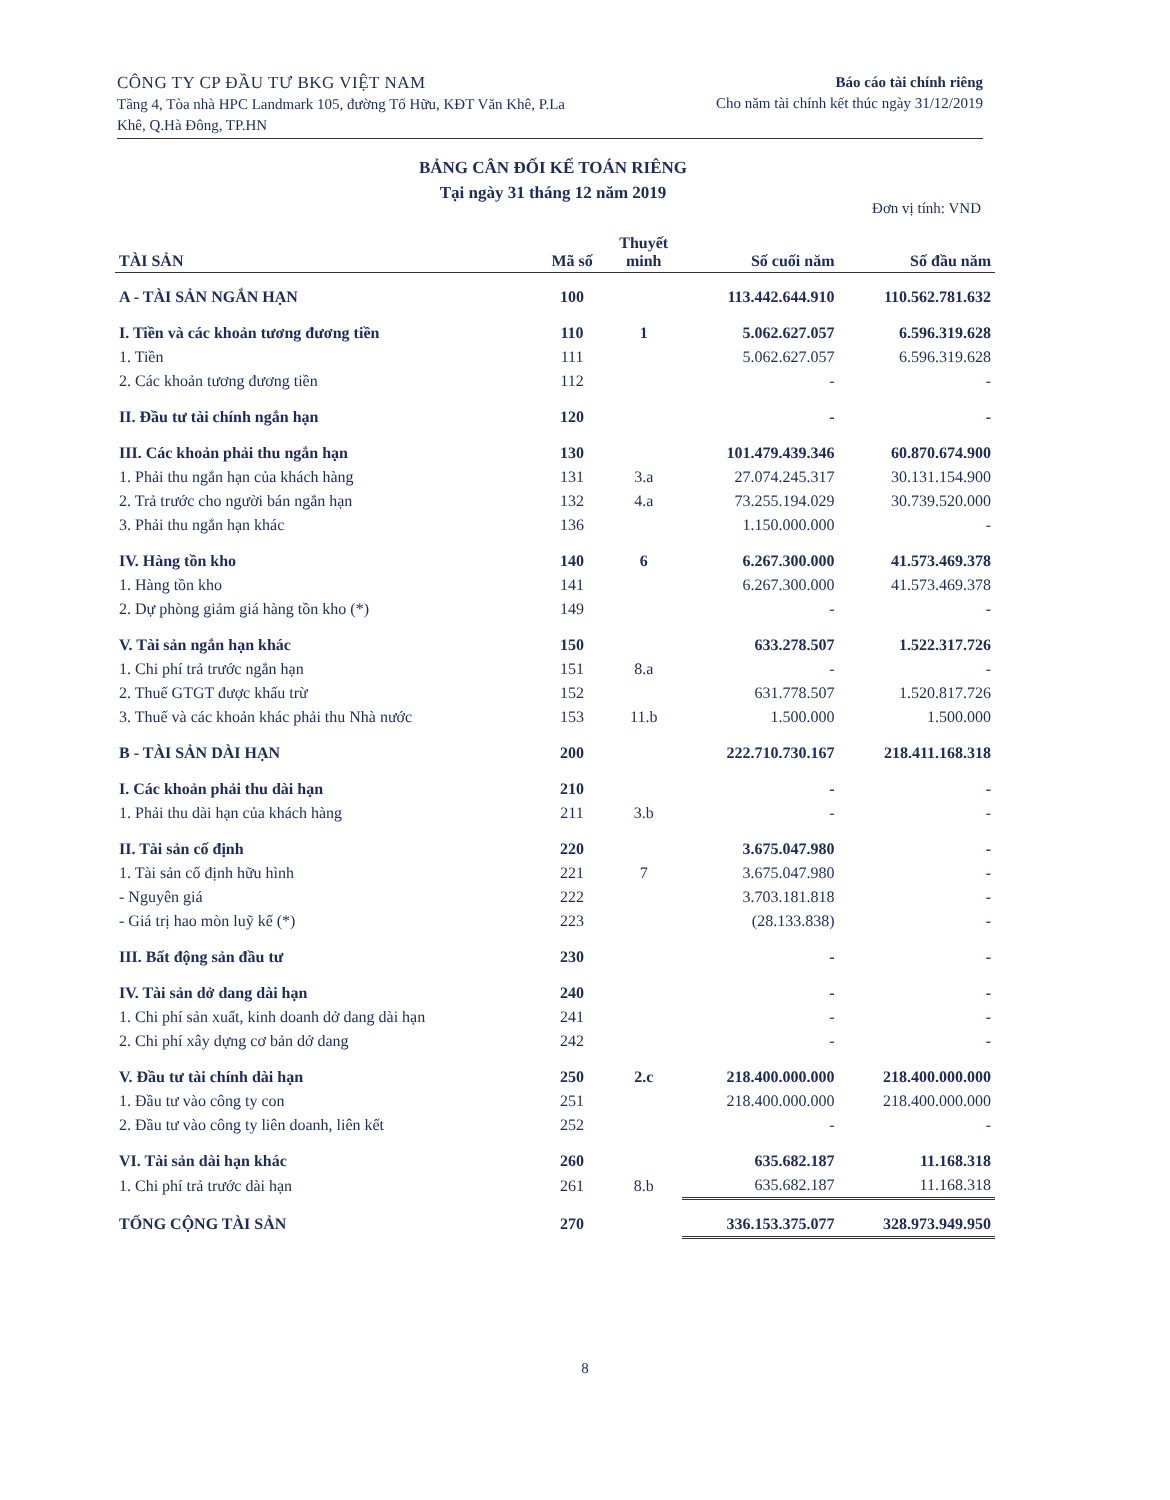CÔNG TY CP ĐẦU TƯ BKG VIỆT NAM
Tầng 4, Tòa nhà HPC Landmark 105, đường Tố Hữu, KĐT Văn Khê, P.La
Khê, Q.Hà Đông, TP.HN
Báo cáo tài chính riêng
Cho năm tài chính kết thúc ngày 31/12/2019
BẢNG CÂN ĐỐI KẾ TOÁN RIÊNG
Tại ngày 31 tháng 12 năm 2019
Đơn vị tính: VND
| TÀI SẢN | Mã số | Thuyết minh | Số cuối năm | Số đầu năm |
| --- | --- | --- | --- | --- |
| A - TÀI SẢN NGẮN HẠN | 100 | | 113.442.644.910 | 110.562.781.632 |
| I. Tiền và các khoản tương đương tiền | 110 | 1 | 5.062.627.057 | 6.596.319.628 |
| 1. Tiền | 111 | | 5.062.627.057 | 6.596.319.628 |
| 2. Các khoản tương đương tiền | 112 | | - | - |
| II. Đầu tư tài chính ngắn hạn | 120 | | - | - |
| III. Các khoản phải thu ngắn hạn | 130 | | 101.479.439.346 | 60.870.674.900 |
| 1. Phải thu ngắn hạn của khách hàng | 131 | 3.a | 27.074.245.317 | 30.131.154.900 |
| 2. Trả trước cho người bán ngắn hạn | 132 | 4.a | 73.255.194.029 | 30.739.520.000 |
| 3. Phải thu ngắn hạn khác | 136 | | 1.150.000.000 | - |
| IV. Hàng tồn kho | 140 | 6 | 6.267.300.000 | 41.573.469.378 |
| 1. Hàng tồn kho | 141 | | 6.267.300.000 | 41.573.469.378 |
| 2. Dự phòng giảm giá hàng tồn kho (*) | 149 | | - | - |
| V. Tài sản ngắn hạn khác | 150 | | 633.278.507 | 1.522.317.726 |
| 1. Chi phí trả trước ngắn hạn | 151 | 8.a | - | - |
| 2. Thuế GTGT được khấu trừ | 152 | | 631.778.507 | 1.520.817.726 |
| 3. Thuế và các khoản khác phải thu Nhà nước | 153 | 11.b | 1.500.000 | 1.500.000 |
| B - TÀI SẢN DÀI HẠN | 200 | | 222.710.730.167 | 218.411.168.318 |
| I. Các khoản phải thu dài hạn | 210 | | - | - |
| 1. Phải thu dài hạn của khách hàng | 211 | 3.b | - | - |
| II. Tài sản cố định | 220 | | 3.675.047.980 | - |
| 1. Tài sản cố định hữu hình | 221 | 7 | 3.675.047.980 | - |
| - Nguyên giá | 222 | | 3.703.181.818 | - |
| - Giá trị hao mòn luỹ kế (*) | 223 | | (28.133.838) | - |
| III. Bất động sản đầu tư | 230 | | - | - |
| IV. Tài sản dở dang dài hạn | 240 | | - | - |
| 1. Chi phí sản xuất, kinh doanh dở dang dài hạn | 241 | | - | - |
| 2. Chi phí xây dựng cơ bản dở dang | 242 | | - | - |
| V. Đầu tư tài chính dài hạn | 250 | 2.c | 218.400.000.000 | 218.400.000.000 |
| 1. Đầu tư vào công ty con | 251 | | 218.400.000.000 | 218.400.000.000 |
| 2. Đầu tư vào công ty liên doanh, liên kết | 252 | | - | - |
| VI. Tài sản dài hạn khác | 260 | | 635.682.187 | 11.168.318 |
| 1. Chi phí trả trước dài hạn | 261 | 8.b | 635.682.187 | 11.168.318 |
| TỔNG CỘNG TÀI SẢN | 270 | | 336.153.375.077 | 328.973.949.950 |
8